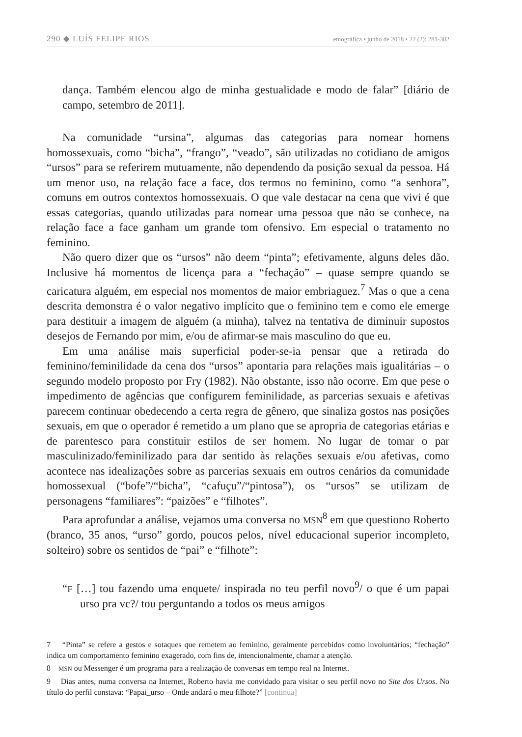290 ◆ LUÍS FELIPE RIOS etnográfica • junho de 2018 • 22 (2): 281-302
dança. Também elencou algo de minha gestualidade e modo de falar” [diário de campo, setembro de 2011].
Na comunidade “ursina”, algumas das categorias para nomear homens homossexuais, como “bicha”, “frango”, “veado”, são utilizadas no cotidiano de amigos “ursos” para se referirem mutuamente, não dependendo da posição sexual da pessoa. Há um menor uso, na relação face a face, dos termos no feminino, como “a senhora”, comuns em outros contextos homossexuais. O que vale destacar na cena que vivi é que essas categorias, quando utilizadas para nomear uma pessoa que não se conhece, na relação face a face ganham um grande tom ofensivo. Em especial o tratamento no feminino.
Não quero dizer que os “ursos” não deem “pinta”; efetivamente, alguns deles dão. Inclusive há momentos de licença para a “fechação” – quase sempre quando se caricatura alguém, em especial nos momentos de maior embriaguez.<sup>7</sup> Mas o que a cena descrita demonstra é o valor negativo implícito que o feminino tem e como ele emerge para destituir a imagem de alguém (a minha), talvez na tentativa de diminuir supostos desejos de Fernando por mim, e/ou de afirmar-se mais masculino do que eu.
Em uma análise mais superficial poder-se-ia pensar que a retirada do feminino/feminilidade da cena dos “ursos” apontaria para relações mais igualitárias – o segundo modelo proposto por Fry (1982). Não obstante, isso não ocorre. Em que pese o impedimento de agências que configurem feminilidade, as parcerias sexuais e afetivas parecem continuar obedecendo a certa regra de gênero, que sinaliza gostos nas posições sexuais, em que o operador é remetido a um plano que se apropria de categorias etárias e de parentesco para constituir estilos de ser homem. No lugar de tomar o par masculinizado/feminilizado para dar sentido às relações sexuais e/ou afetivas, como acontece nas idealizações sobre as parcerias sexuais em outros cenários da comunidade homossexual (“bofe”/“bicha”, “cafuçu”/“pintosa”), os “ursos” se utilizam de personagens “familiares”: “paizões” e “filhotes”.
Para aprofundar a análise, vejamos uma conversa no MSN<sup>8</sup> em que questiono Roberto (branco, 35 anos, “urso” gordo, poucos pelos, nível educacional superior incompleto, solteiro) sobre os sentidos de “pai” e “filhote”:
“F […] tou fazendo uma enquete/ inspirada no teu perfil novo<sup>9</sup>/ o que é um papai urso pra vc?/ tou perguntando a todos os meus amigos
7 “Pinta” se refere a gestos e sotaques que remetem ao feminino, geralmente percebidos como involuntários; “fechação” indica um comportamento feminino exagerado, com fins de, intencionalmente, chamar a atenção.
8 MSN ou Messenger é um programa para a realização de conversas em tempo real na Internet.
9 Dias antes, numa conversa na Internet, Roberto havia me convidado para visitar o seu perfil novo no Site dos Ursos. No título do perfil constava: “Papai_urso – Onde andará o meu filhote?” [continua]